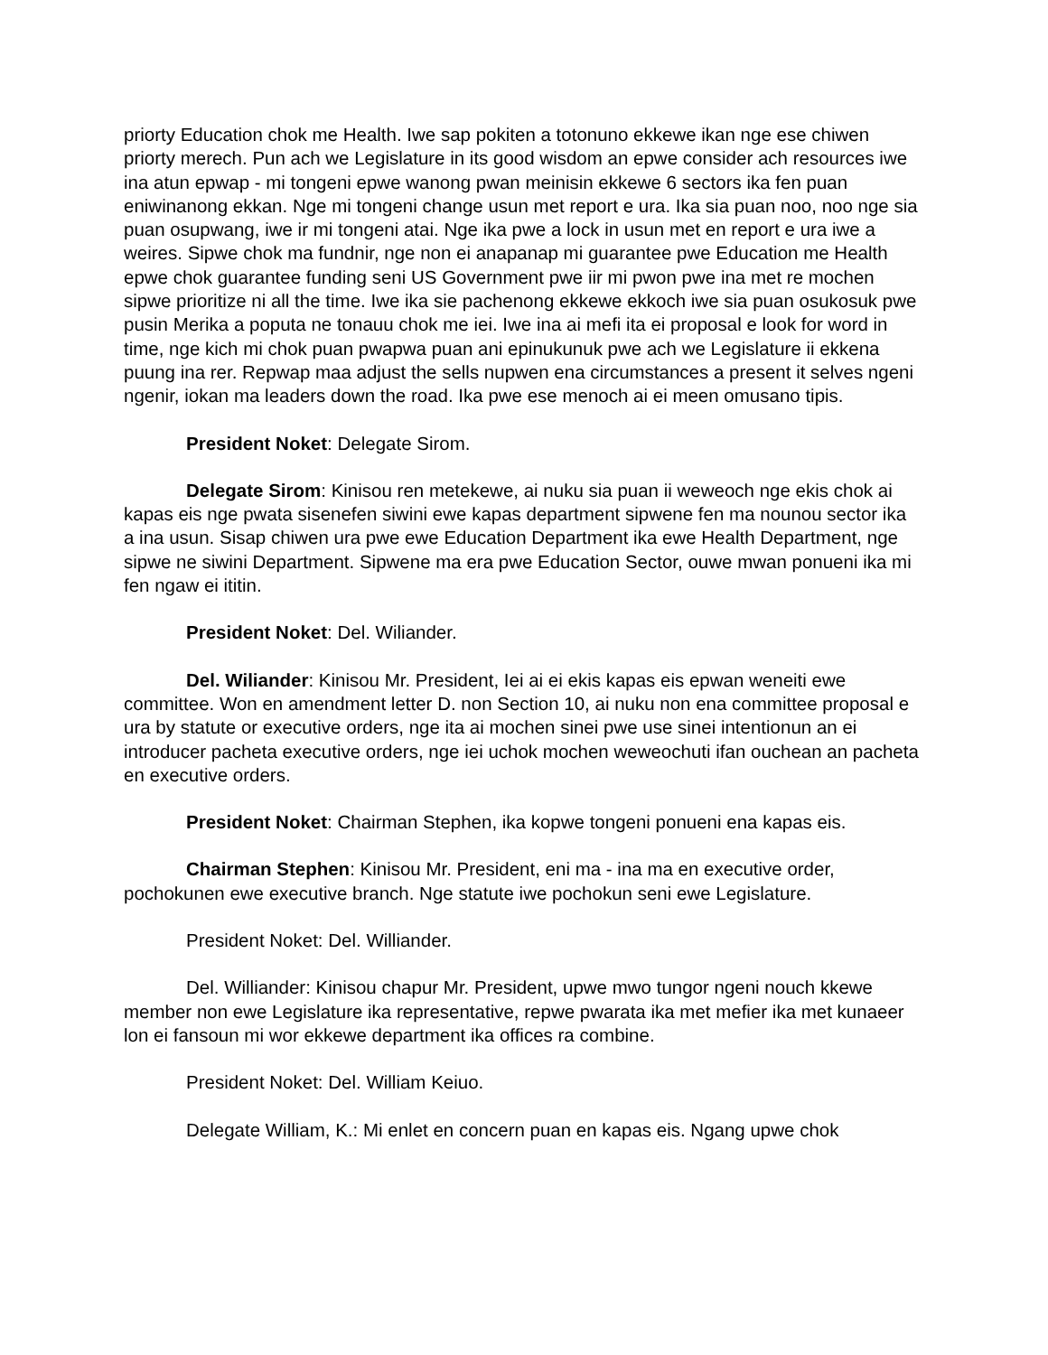priorty Education chok me Health. Iwe sap pokiten a totonuno ekkewe ikan nge ese chiwen priorty merech. Pun ach we Legislature in its good wisdom an epwe consider ach resources iwe ina atun epwap - mi tongeni epwe wanong pwan meinisin ekkewe 6 sectors ika fen puan eniwinanong ekkan. Nge mi tongeni change usun met report e ura. Ika sia puan noo, noo nge sia puan osupwang, iwe ir mi tongeni atai. Nge ika pwe a lock in usun met en report e ura iwe a weires. Sipwe chok ma fundnir, nge non ei anapanap mi guarantee pwe Education me Health epwe chok guarantee funding seni US Government pwe iir mi pwon pwe ina met re mochen sipwe prioritize ni all the time. Iwe ika sie pachenong ekkewe ekkoch iwe sia puan osukosuk pwe pusin Merika a poputa ne tonauu chok me iei. Iwe ina ai mefi ita ei proposal e look for word in time, nge kich mi chok puan pwapwa puan ani epinukunuk pwe ach we Legislature ii ekkena puung ina rer. Repwap maa adjust the sells nupwen ena circumstances a present it selves ngeni ngenir, iokan ma leaders down the road. Ika pwe ese menoch ai ei meen omusano tipis.
President Noket: Delegate Sirom.
Delegate Sirom: Kinisou ren metekewe, ai nuku sia puan ii weweoch nge ekis chok ai kapas eis nge pwata sisenefen siwini ewe kapas department sipwene fen ma nounou sector ika a ina usun. Sisap chiwen ura pwe ewe Education Department ika ewe Health Department, nge sipwe ne siwini Department. Sipwene ma era pwe Education Sector, ouwe mwan ponueni ika mi fen ngaw ei ititin.
President Noket: Del. Wiliander.
Del. Wiliander: Kinisou Mr. President, Iei ai ei ekis kapas eis epwan weneiti ewe committee. Won en amendment letter D. non Section 10, ai nuku non ena committee proposal e ura by statute or executive orders, nge ita ai mochen sinei pwe use sinei intentionun an ei introducer pacheta executive orders, nge iei uchok mochen weweochuti ifan ouchean an pacheta en executive orders.
President Noket: Chairman Stephen, ika kopwe tongeni ponueni ena kapas eis.
Chairman Stephen: Kinisou Mr. President, eni ma - ina ma en executive order, pochokunen ewe executive branch. Nge statute iwe pochokun seni ewe Legislature.
President Noket: Del. Williander.
Del. Williander: Kinisou chapur Mr. President, upwe mwo tungor ngeni nouch kkewe member non ewe Legislature ika representative, repwe pwarata ika met mefier ika met kunaeer lon ei fansoun mi wor ekkewe department ika offices ra combine.
President Noket: Del. William Keiuo.
Delegate William, K.: Mi enlet en concern puan en kapas eis. Ngang upwe chok